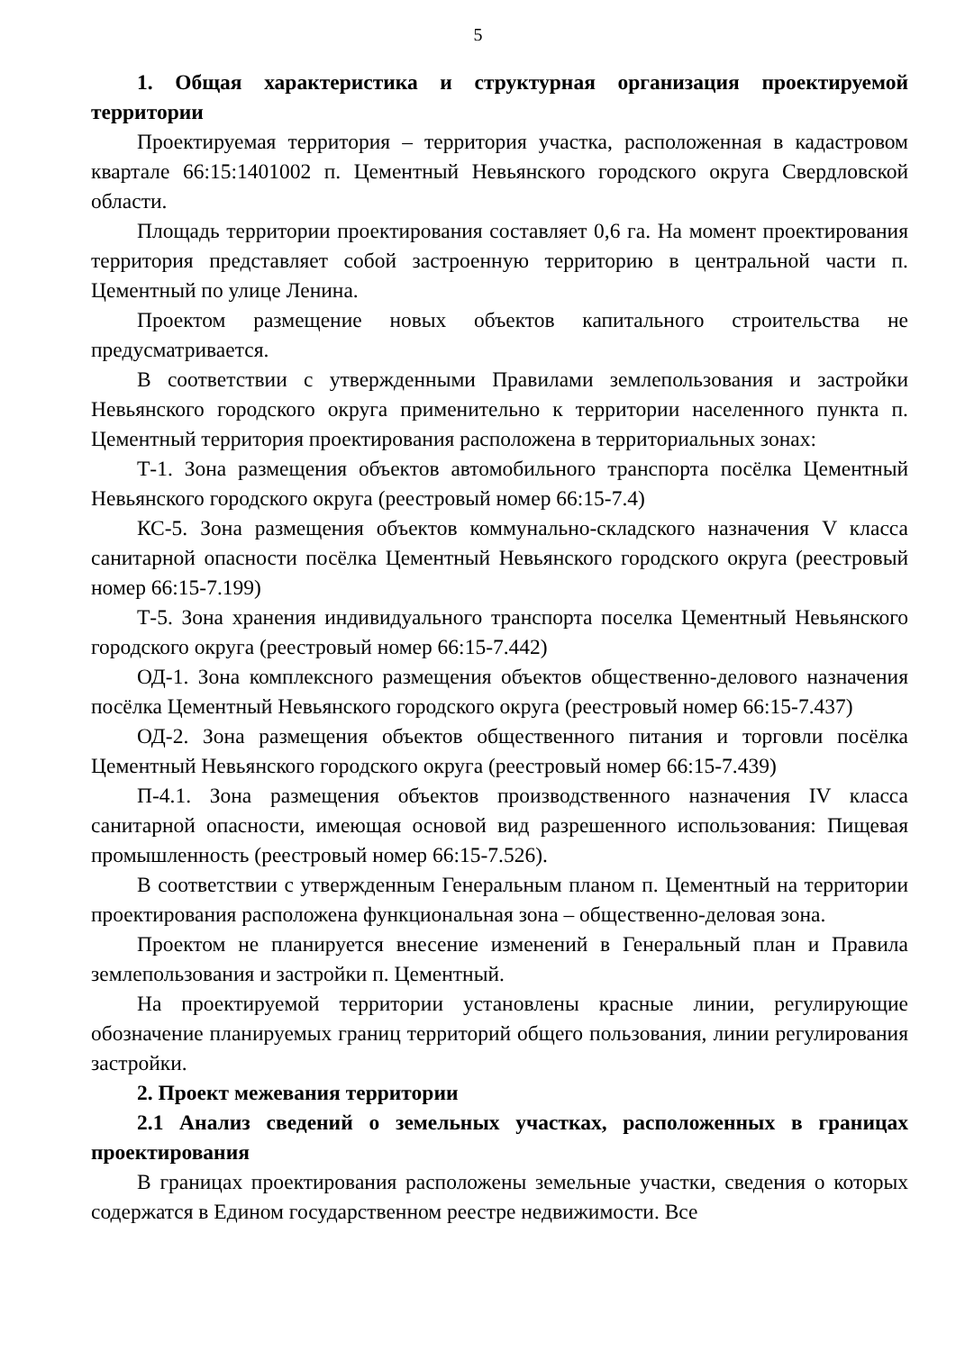5
1. Общая характеристика и структурная организация проектируемой территории
Проектируемая территория – территория участка, расположенная в кадастровом квартале 66:15:1401002 п. Цементный Невьянского городского округа Свердловской области.
Площадь территории проектирования составляет 0,6 га. На момент проектирования территория представляет собой застроенную территорию в центральной части п. Цементный по улице Ленина.
Проектом размещение новых объектов капитального строительства не предусматривается.
В соответствии с утвержденными Правилами землепользования и застройки Невьянского городского округа применительно к территории населенного пункта п. Цементный территория проектирования расположена в территориальных зонах:
Т-1. Зона размещения объектов автомобильного транспорта посёлка Цементный Невьянского городского округа (реестровый номер 66:15-7.4)
КС-5. Зона размещения объектов коммунально-складского назначения V класса санитарной опасности посёлка Цементный Невьянского городского округа (реестровый номер 66:15-7.199)
Т-5. Зона хранения индивидуального транспорта поселка Цементный Невьянского городского округа (реестровый номер 66:15-7.442)
ОД-1. Зона комплексного размещения объектов общественно-делового назначения посёлка Цементный Невьянского городского округа (реестровый номер 66:15-7.437)
ОД-2. Зона размещения объектов общественного питания и торговли посёлка Цементный Невьянского городского округа (реестровый номер 66:15-7.439)
П-4.1. Зона размещения объектов производственного назначения IV класса санитарной опасности, имеющая основой вид разрешенного использования: Пищевая промышленность (реестровый номер 66:15-7.526).
В соответствии с утвержденным Генеральным планом п. Цементный на территории проектирования расположена функциональная зона – общественно-деловая зона.
Проектом не планируется внесение изменений в Генеральный план и Правила землепользования и застройки п. Цементный.
На проектируемой территории установлены красные линии, регулирующие обозначение планируемых границ территорий общего пользования, линии регулирования застройки.
2. Проект межевания территории
2.1 Анализ сведений о земельных участках, расположенных в границах проектирования
В границах проектирования расположены земельные участки, сведения о которых содержатся в Едином государственном реестре недвижимости. Все